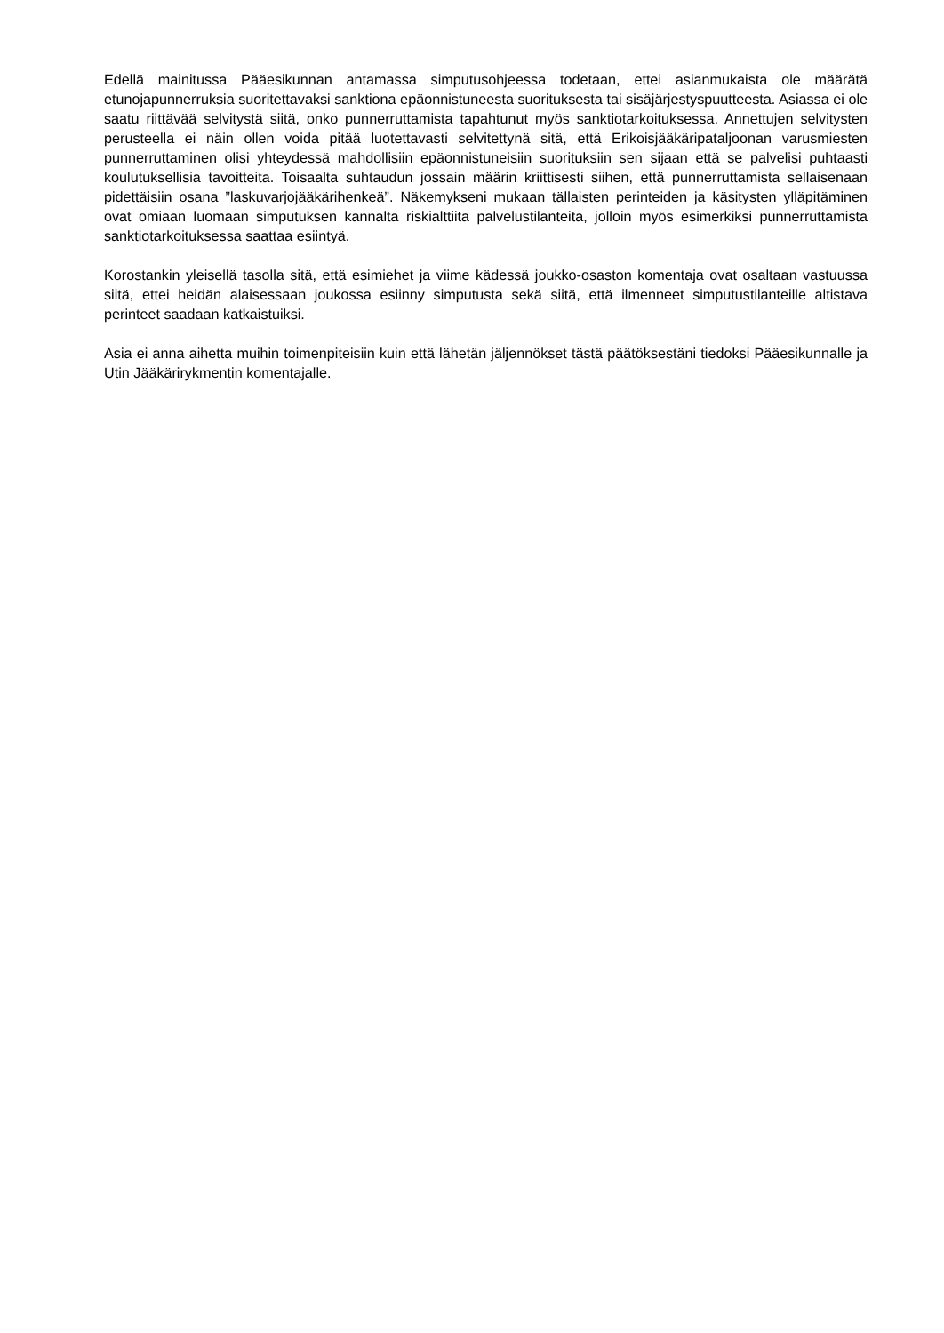Edellä mainitussa Pääesikunnan antamassa simputusohjeessa todetaan, ettei asianmukaista ole määrätä etunojapunnerruksia suoritettavaksi sanktiona epäonnistuneesta suorituksesta tai sisäjärjestyspuutteesta. Asiassa ei ole saatu riittävää selvitystä siitä, onko punnerruttamista tapahtunut myös sanktiotarkoituksessa. Annettujen selvitysten perusteella ei näin ollen voida pitää luotettavasti selvitettynä sitä, että Erikoisjääkäripataljoonan varusmiesten punnerruttaminen olisi yhteydessä mahdollisiin epäonnistuneisiin suorituksiin sen sijaan että se palvelisi puhtaasti koulutuksellisia tavoitteita. Toisaalta suhtaudun jossain määrin kriittisesti siihen, että punnerruttamista sellaisenaan pidettäisiin osana ”laskuvarjojääkärihenkeä”. Näkemykseni mukaan tällaisten perinteiden ja käsitysten ylläpitäminen ovat omiaan luomaan simputuksen kannalta riskialttiita palvelustilanteita, jolloin myös esimerkiksi punnerruttamista sanktiotarkoituksessa saattaa esiintyä.
Korostankin yleisellä tasolla sitä, että esimiehet ja viime kädessä joukko-osaston komentaja ovat osaltaan vastuussa siitä, ettei heidän alaisessaan joukossa esiinny simputusta sekä siitä, että ilmenneet simputustilanteille altistava perinteet saadaan katkaistuiksi.
Asia ei anna aihetta muihin toimenpiteisiin kuin että lähetän jäljennökset tästä päätöksestäni tiedoksi Pääesikunnalle ja Utin Jääkärirykmentin komentajalle.